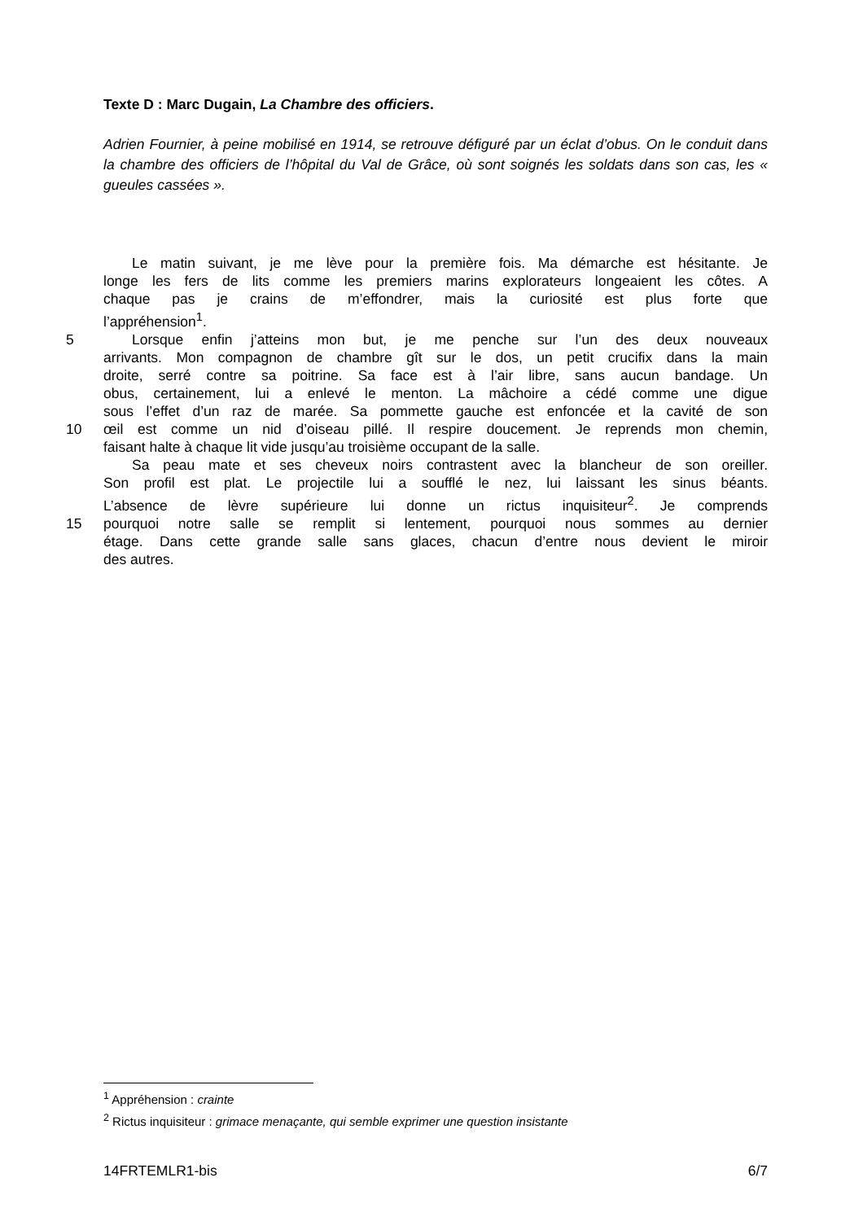Texte D : Marc Dugain, La Chambre des officiers.
Adrien Fournier, à peine mobilisé en 1914, se retrouve défiguré par un éclat d’obus. On le conduit dans la chambre des officiers de l’hôpital du Val de Grâce, où sont soignés les soldats dans son cas, les « gueules cassées ».
Le matin suivant, je me lève pour la première fois. Ma démarche est hésitante. Je
longe les fers de lits comme les premiers marins explorateurs longeaient les côtes. A
chaque pas je crains de m’effondrer, mais la curiosité est plus forte que
l’appréhension<sup>1</sup>.
5
Lorsque enfin j’atteins mon but, je me penche sur l’un des deux nouveaux
arrivants. Mon compagnon de chambre gît sur le dos, un petit crucifix dans la main
droite, serré contre sa poitrine. Sa face est à l’air libre, sans aucun bandage. Un
obus, certainement, lui a enlevé le menton. La mâchoire a cédé comme une digue
sous l’effet d’un raz de marée. Sa pommette gauche est enfoncée et la cavité de son
10
œil est comme un nid d’oiseau pillé. Il respire doucement. Je reprends mon chemin,
faisant halte à chaque lit vide jusqu’au troisième occupant de la salle.
Sa peau mate et ses cheveux noirs contrastent avec la blancheur de son oreiller.
Son profil est plat. Le projectile lui a soufflé le nez, lui laissant les sinus béants.
L’absence de lèvre supérieure lui donne un rictus inquisiteur<sup>2</sup>. Je comprends
15
pourquoi notre salle se remplit si lentement, pourquoi nous sommes au dernier
étage. Dans cette grande salle sans glaces, chacun d’entre nous devient le miroir
des autres.
<sup>1</sup> Appréhension : crainte
<sup>2</sup> Rictus inquisiteur : grimace menaçante, qui semble exprimer une question insistante
14FRTEMLR1-bis 6/7